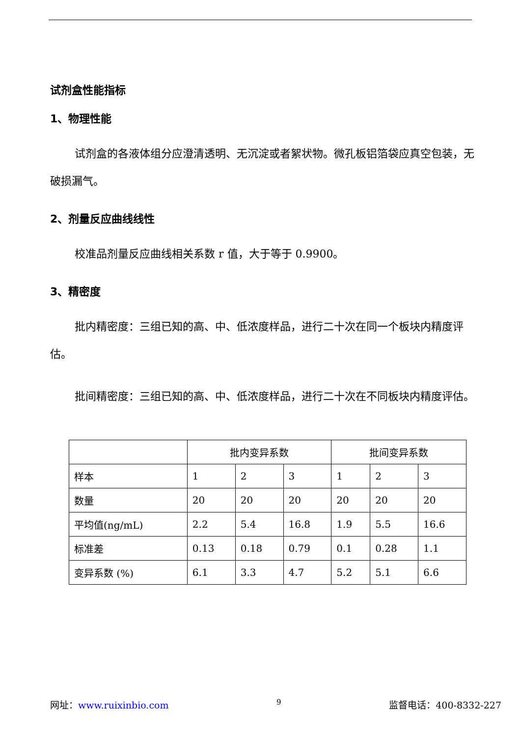试剂盒性能指标
1、物理性能
试剂盒的各液体组分应澄清透明、无沉淀或者絮状物。微孔板铝箔袋应真空包装，无破损漏气。
2、剂量反应曲线线性
校准品剂量反应曲线相关系数 r 值，大于等于 0.9900。
3、精密度
批内精密度：三组已知的高、中、低浓度样品，进行二十次在同一个板块内精度评估。
批间精密度：三组已知的高、中、低浓度样品，进行二十次在不同板块内精度评估。
| | 批内变异系数 | | | 批间变异系数 | | |
| 样本 | 1 | 2 | 3 | 1 | 2 | 3 |
| 数量 | 20 | 20 | 20 | 20 | 20 | 20 |
| 平均值(ng/mL) | 2.2 | 5.4 | 16.8 | 1.9 | 5.5 | 16.6 |
| 标准差 | 0.13 | 0.18 | 0.79 | 0.1 | 0.28 | 1.1 |
| 变异系数 (%) | 6.1 | 3.3 | 4.7 | 5.2 | 5.1 | 6.6 |
网址：www.ruixinbio.com 9 监督电话：400-8332-227